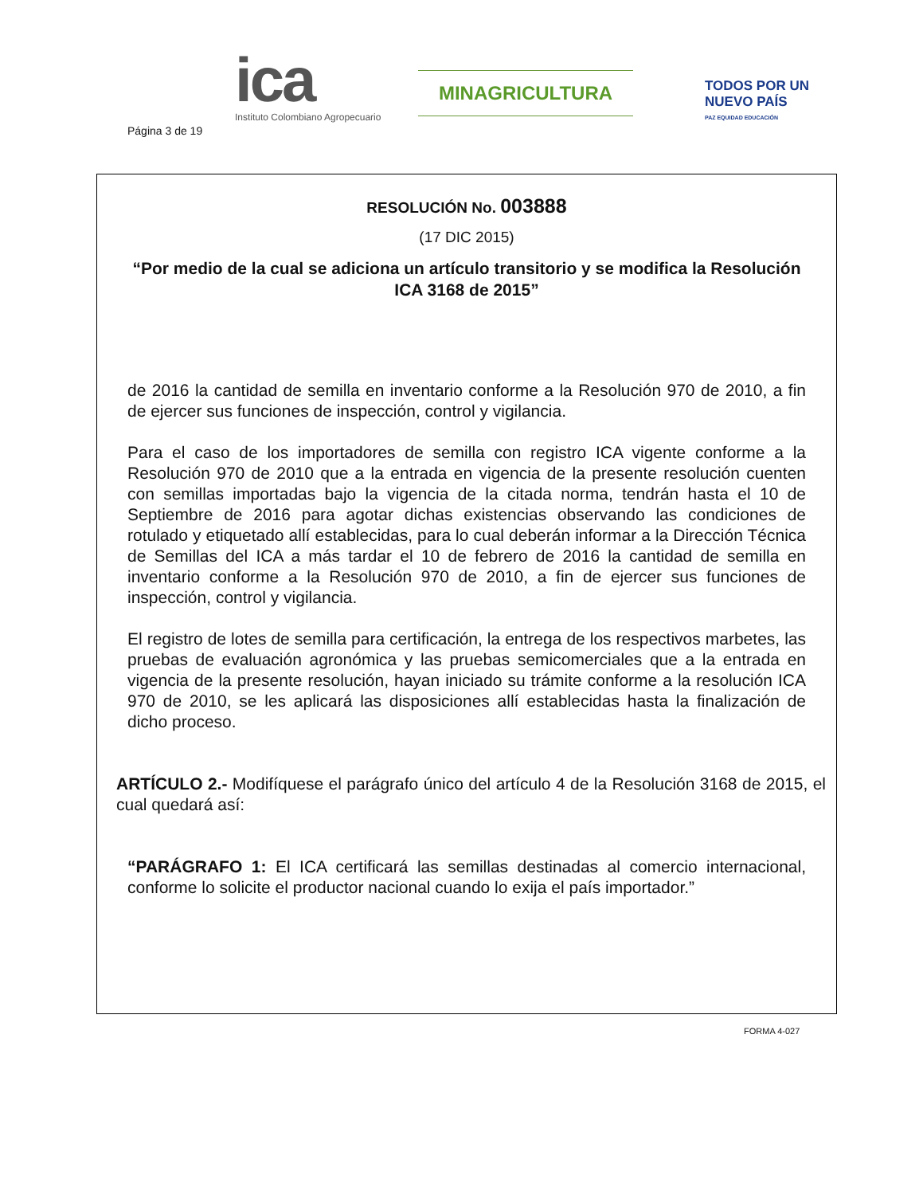Página 3 de 19
ica
Instituto Colombiano Agropecuario
MINAGRICULTURA
TODOS POR UN
NUEVO PAÍS
PAZ EQUIDAD EDUCACIÓN
RESOLUCIÓN No. 003888
(17 DIC 2015)
“Por medio de la cual se adiciona un artículo transitorio y se modifica la Resolución ICA 3168 de 2015”
de 2016 la cantidad de semilla en inventario conforme a la Resolución 970 de 2010, a fin de ejercer sus funciones de inspección, control y vigilancia.
Para el caso de los importadores de semilla con registro ICA vigente conforme a la Resolución 970 de 2010 que a la entrada en vigencia de la presente resolución cuenten con semillas importadas bajo la vigencia de la citada norma, tendrán hasta el 10 de Septiembre de 2016 para agotar dichas existencias observando las condiciones de rotulado y etiquetado allí establecidas, para lo cual deberán informar a la Dirección Técnica de Semillas del ICA a más tardar el 10 de febrero de 2016 la cantidad de semilla en inventario conforme a la Resolución 970 de 2010, a fin de ejercer sus funciones de inspección, control y vigilancia.
El registro de lotes de semilla para certificación, la entrega de los respectivos marbetes, las pruebas de evaluación agronómica y las pruebas semicomerciales que a la entrada en vigencia de la presente resolución, hayan iniciado su trámite conforme a la resolución ICA 970 de 2010, se les aplicará las disposiciones allí establecidas hasta la finalización de dicho proceso.
ARTÍCULO 2.- Modifíquese el parágrafo único del artículo 4 de la Resolución 3168 de 2015, el cual quedará así:
“PARÁGRAFO 1: El ICA certificará las semillas destinadas al comercio internacional, conforme lo solicite el productor nacional cuando lo exija el país importador.”
FORMA 4-027